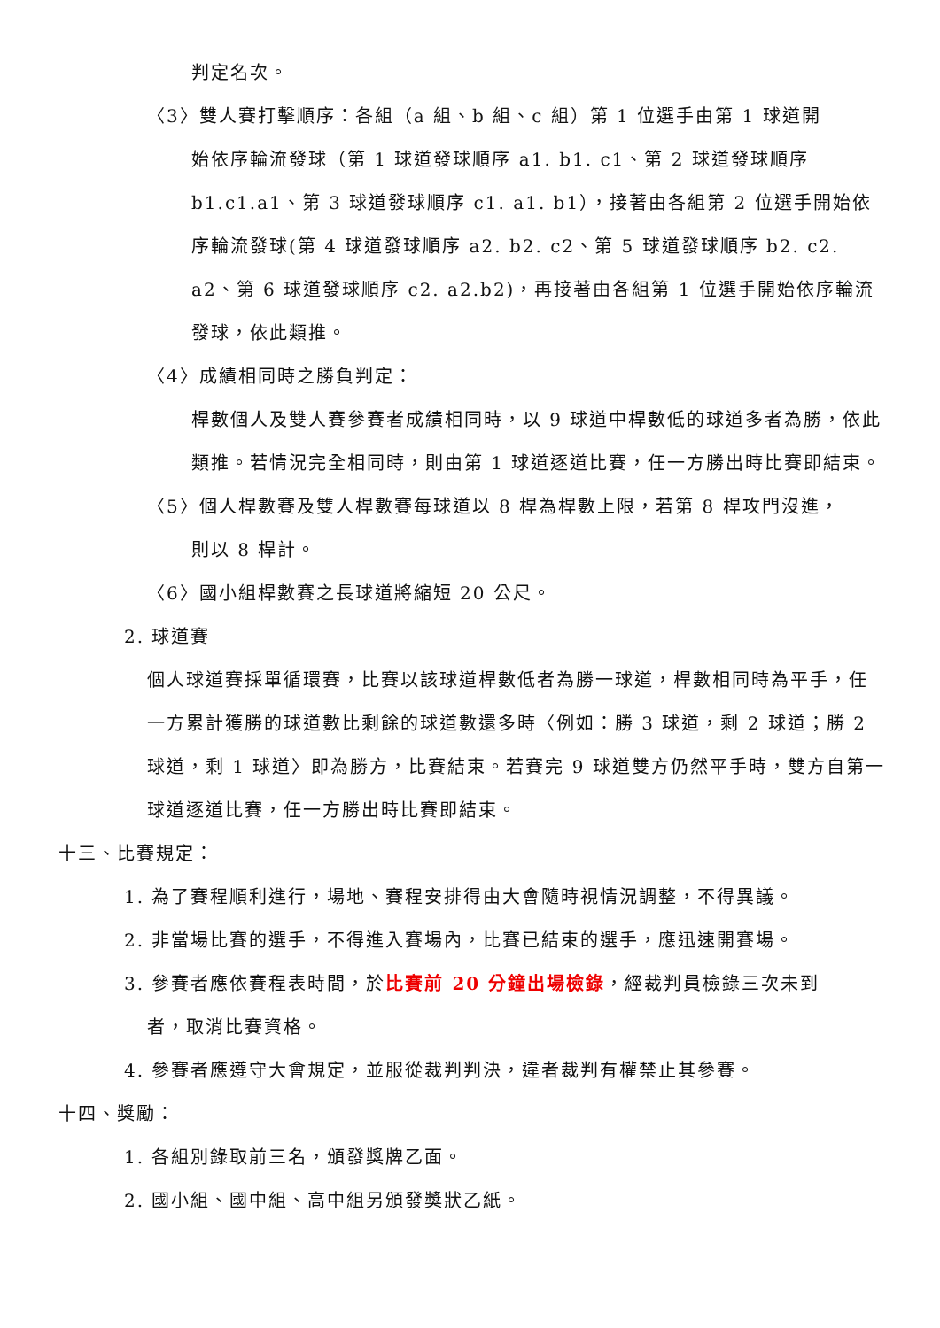判定名次。
〈3〉雙人賽打擊順序：各組（a 組、b 組、c 組）第 1 位選手由第 1 球道開
始依序輪流發球（第 1 球道發球順序 a1. b1. c1、第 2 球道發球順序 b1.c1.a1、第 3 球道發球順序 c1. a1. b1），接著由各組第 2 位選手開始依序輪流發球(第 4 球道發球順序 a2. b2. c2、第 5 球道發球順序 b2. c2. a2、第 6 球道發球順序 c2. a2.b2)，再接著由各組第 1 位選手開始依序輪流發球，依此類推。
〈4〉成績相同時之勝負判定：
桿數個人及雙人賽參賽者成績相同時，以 9 球道中桿數低的球道多者為勝，依此類推。若情況完全相同時，則由第 1 球道逐道比賽，任一方勝出時比賽即結束。
〈5〉個人桿數賽及雙人桿數賽每球道以 8 桿為桿數上限，若第 8 桿攻門沒進，
則以 8 桿計。
〈6〉國小組桿數賽之長球道將縮短 20 公尺。
2. 球道賽
個人球道賽採單循環賽，比賽以該球道桿數低者為勝一球道，桿數相同時為平手，任一方累計獲勝的球道數比剩餘的球道數還多時〈例如：勝 3 球道，剩 2 球道；勝 2 球道，剩 1 球道〉即為勝方，比賽結束。若賽完 9 球道雙方仍然平手時，雙方自第一球道逐道比賽，任一方勝出時比賽即結束。
十三、比賽規定：
1. 為了賽程順利進行，場地、賽程安排得由大會隨時視情況調整，不得異議。
2. 非當場比賽的選手，不得進入賽場內，比賽已結束的選手，應迅速開賽場。
3. 參賽者應依賽程表時間，於比賽前 20 分鐘出場檢錄，經裁判員檢錄三次未到
者，取消比賽資格。
4. 參賽者應遵守大會規定，並服從裁判判決，違者裁判有權禁止其參賽。
十四、獎勵：
1. 各組別錄取前三名，頒發獎牌乙面。
2. 國小組、國中組、高中組另頒發獎狀乙紙。